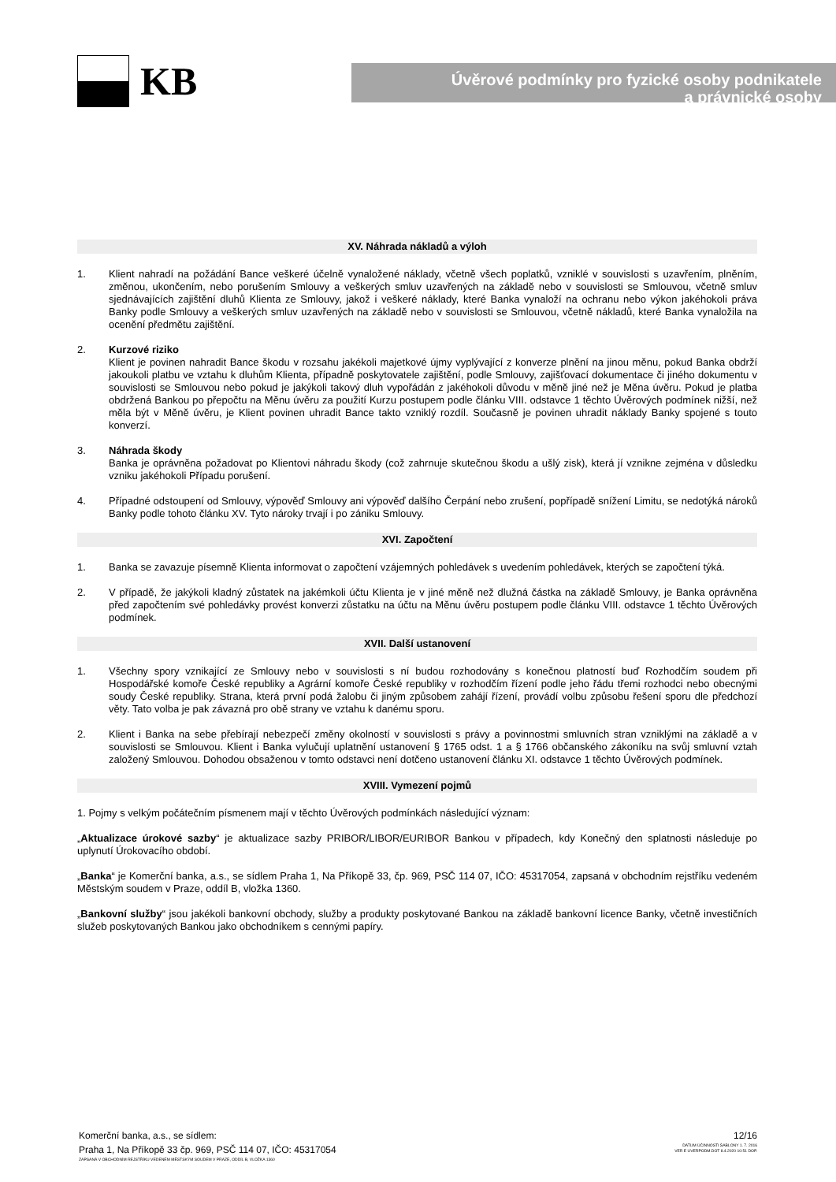KB
Úvěrové podmínky pro fyzické osoby podnikatele
a právnické osoby
XV. Náhrada nákladů a výloh
1. Klient nahradí na požádání Bance veškeré účelně vynaložené náklady, včetně všech poplatků, vzniklé v souvislosti s uzavřením, plněním, změnou, ukončením, nebo porušením Smlouvy a veškerých smluv uzavřených na základě nebo v souvislosti se Smlouvou, včetně smluv sjednávajících zajištění dluhů Klienta ze Smlouvy, jakož i veškeré náklady, které Banka vynaloží na ochranu nebo výkon jakéhokoli práva Banky podle Smlouvy a veškerých smluv uzavřených na základě nebo v souvislosti se Smlouvou, včetně nákladů, které Banka vynaložila na ocenění předmětu zajištění.
2. Kurzové riziko
Klient je povinen nahradit Bance škodu v rozsahu jakékoli majetkové újmy vyplývající z konverze plnění na jinou měnu, pokud Banka obdrží jakoukoli platbu ve vztahu k dluhům Klienta, případně poskytovatele zajištění, podle Smlouvy, zajišťovací dokumentace či jiného dokumentu v souvislosti se Smlouvou nebo pokud je jakýkoli takový dluh vypořádán z jakéhokoli důvodu v měně jiné než je Měna úvěru. Pokud je platba obdržená Bankou po přepočtu na Měnu úvěru za použití Kurzu postupem podle článku VIII. odstavce 1 těchto Úvěrových podmínek nižší, než měla být v Měně úvěru, je Klient povinen uhradit Bance takto vzniklý rozdíl. Současně je povinen uhradit náklady Banky spojené s touto konverzí.
3. Náhrada škody
Banka je oprávněna požadovat po Klientovi náhradu škody (což zahrnuje skutečnou škodu a ušlý zisk), která jí vznikne zejména v důsledku vzniku jakéhokoli Případu porušení.
4. Případné odstoupení od Smlouvy, výpověď Smlouvy ani výpověď dalšího Čerpání nebo zrušení, popřípadě snížení Limitu, se nedotýká nároků Banky podle tohoto článku XV. Tyto nároky trvají i po zániku Smlouvy.
XVI. Započtení
1. Banka se zavazuje písemně Klienta informovat o započtení vzájemných pohledávek s uvedením pohledávek, kterých se započtení týká.
2. V případě, že jakýkoli kladný zůstatek na jakémkoli účtu Klienta je v jiné měně než dlužná částka na základě Smlouvy, je Banka oprávněna před započtením své pohledávky provést konverzi zůstatku na účtu na Měnu úvěru postupem podle článku VIII. odstavce 1 těchto Úvěrových podmínek.
XVII. Další ustanovení
1. Všechny spory vznikající ze Smlouvy nebo v souvislosti s ní budou rozhodovány s konečnou platností buď Rozhodčím soudem při Hospodářské komoře České republiky a Agrární komoře České republiky v rozhodčím řízení podle jeho řádu třemi rozhodci nebo obecnými soudy České republiky. Strana, která první podá žalobu či jiným způsobem zahájí řízení, provádí volbu způsobu řešení sporu dle předchozí věty. Tato volba je pak závazná pro obě strany ve vztahu k danému sporu.
2. Klient i Banka na sebe přebírají nebezpečí změny okolností v souvislosti s právy a povinnostmi smluvních stran vzniklými na základě a v souvislosti se Smlouvou. Klient i Banka vylučují uplatnění ustanovení § 1765 odst. 1 a § 1766 občanského zákoníku na svůj smluvní vztah založený Smlouvou. Dohodou obsaženou v tomto odstavci není dotčeno ustanovení článku XI. odstavce 1 těchto Úvěrových podmínek.
XVIII. Vymezení pojmů
1. Pojmy s velkým počátečním písmenem mají v těchto Úvěrových podmínkách následující význam:
„Aktualizace úrokové sazby“ je aktualizace sazby PRIBOR/LIBOR/EURIBOR Bankou v případech, kdy Konečný den splatnosti následuje po uplynutí Úrokovacího období.
„Banka“ je Komerční banka, a.s., se sídlem Praha 1, Na Příkopě 33, čp. 969, PSČ 114 07, IČO: 45317054, zapsaná v obchodním rejstříku vedeném Městským soudem v Praze, oddíl B, vložka 1360.
„Bankovní služby“ jsou jakékoli bankovní obchody, služby a produkty poskytované Bankou na základě bankovní licence Banky, včetně investičních služeb poskytovaných Bankou jako obchodníkem s cennými papíry.
Komerční banka, a.s., se sídlem:
Praha 1, Na Příkopě 33 čp. 969, PSČ 114 07, IČO: 45317054
ZAPSANÁ V OBCHODNÍM REJSTŘÍKU VEDENÉM MĚSTSKÝM SOUDEM V PRAZE, ODDÍL B, VLOŽKA 1360
12/16
DATUM ÚČINNOSTI ŠABLONY 1. 7. 2016
VER E UVERPODM.DOT 8.4.2020 10:51 DOP.